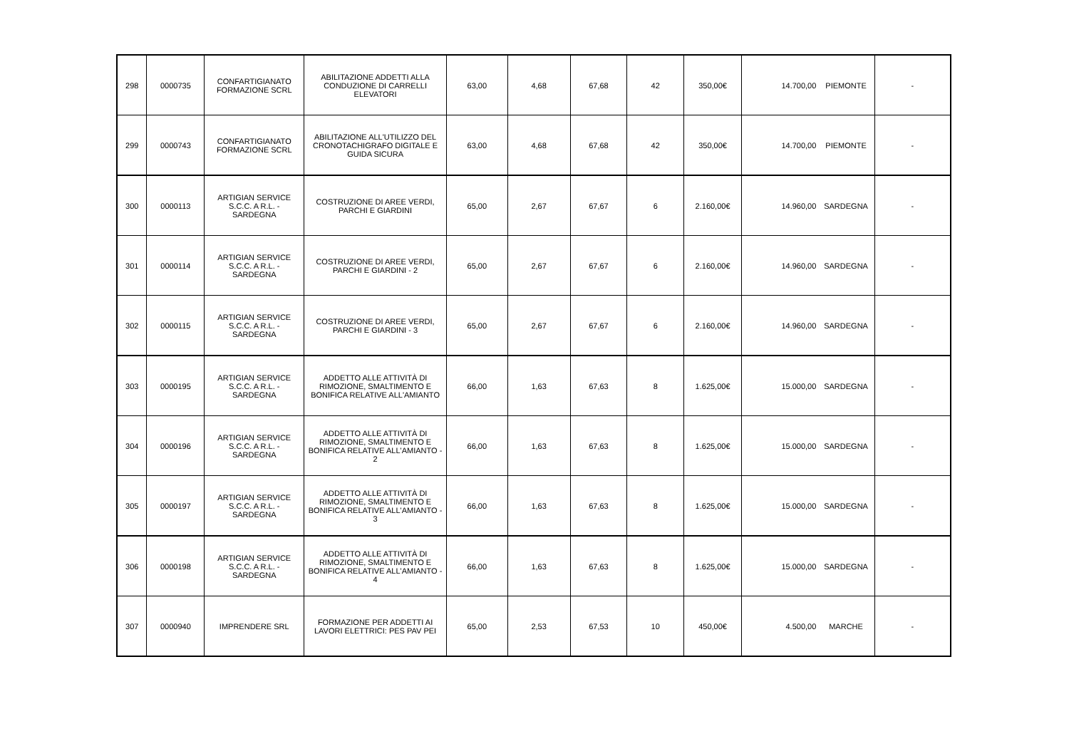| 298 | 0000735 | CONFARTIGIANATO FORMAZIONE SCRL | ABILITAZIONE ADDETTI ALLA CONDUZIONE DI CARRELLI ELEVATORI | 63,00 | 4,68 | 67,68 | 42 | 350,00€ | 14.700,00 | PIEMONTE | - |
| 299 | 0000743 | CONFARTIGIANATO FORMAZIONE SCRL | ABILITAZIONE ALL'UTILIZZO DEL CRONOTACHIGRAFO DIGITALE E GUIDA SICURA | 63,00 | 4,68 | 67,68 | 42 | 350,00€ | 14.700,00 | PIEMONTE | - |
| 300 | 0000113 | ARTIGIAN SERVICE S.C.C. A R.L. - SARDEGNA | COSTRUZIONE DI AREE VERDI, PARCHI E GIARDINI | 65,00 | 2,67 | 67,67 | 6 | 2.160,00€ | 14.960,00 | SARDEGNA | - |
| 301 | 0000114 | ARTIGIAN SERVICE S.C.C. A R.L. - SARDEGNA | COSTRUZIONE DI AREE VERDI, PARCHI E GIARDINI - 2 | 65,00 | 2,67 | 67,67 | 6 | 2.160,00€ | 14.960,00 | SARDEGNA | - |
| 302 | 0000115 | ARTIGIAN SERVICE S.C.C. A R.L. - SARDEGNA | COSTRUZIONE DI AREE VERDI, PARCHI E GIARDINI - 3 | 65,00 | 2,67 | 67,67 | 6 | 2.160,00€ | 14.960,00 | SARDEGNA | - |
| 303 | 0000195 | ARTIGIAN SERVICE S.C.C. A R.L. - SARDEGNA | ADDETTO ALLE ATTIVITÀ DI RIMOZIONE, SMALTIMENTO E BONIFICA RELATIVE ALL'AMIANTO | 66,00 | 1,63 | 67,63 | 8 | 1.625,00€ | 15.000,00 | SARDEGNA | - |
| 304 | 0000196 | ARTIGIAN SERVICE S.C.C. A R.L. - SARDEGNA | ADDETTO ALLE ATTIVITÀ DI RIMOZIONE, SMALTIMENTO E BONIFICA RELATIVE ALL'AMIANTO - 2 | 66,00 | 1,63 | 67,63 | 8 | 1.625,00€ | 15.000,00 | SARDEGNA | - |
| 305 | 0000197 | ARTIGIAN SERVICE S.C.C. A R.L. - SARDEGNA | ADDETTO ALLE ATTIVITÀ DI RIMOZIONE, SMALTIMENTO E BONIFICA RELATIVE ALL'AMIANTO - 3 | 66,00 | 1,63 | 67,63 | 8 | 1.625,00€ | 15.000,00 | SARDEGNA | - |
| 306 | 0000198 | ARTIGIAN SERVICE S.C.C. A R.L. - SARDEGNA | ADDETTO ALLE ATTIVITÀ DI RIMOZIONE, SMALTIMENTO E BONIFICA RELATIVE ALL'AMIANTO - 4 | 66,00 | 1,63 | 67,63 | 8 | 1.625,00€ | 15.000,00 | SARDEGNA | - |
| 307 | 0000940 | IMPRENDERE SRL | FORMAZIONE PER ADDETTI AI LAVORI ELETTRICI: PES PAV PEI | 65,00 | 2,53 | 67,53 | 10 | 450,00€ | 4.500,00 | MARCHE | - |